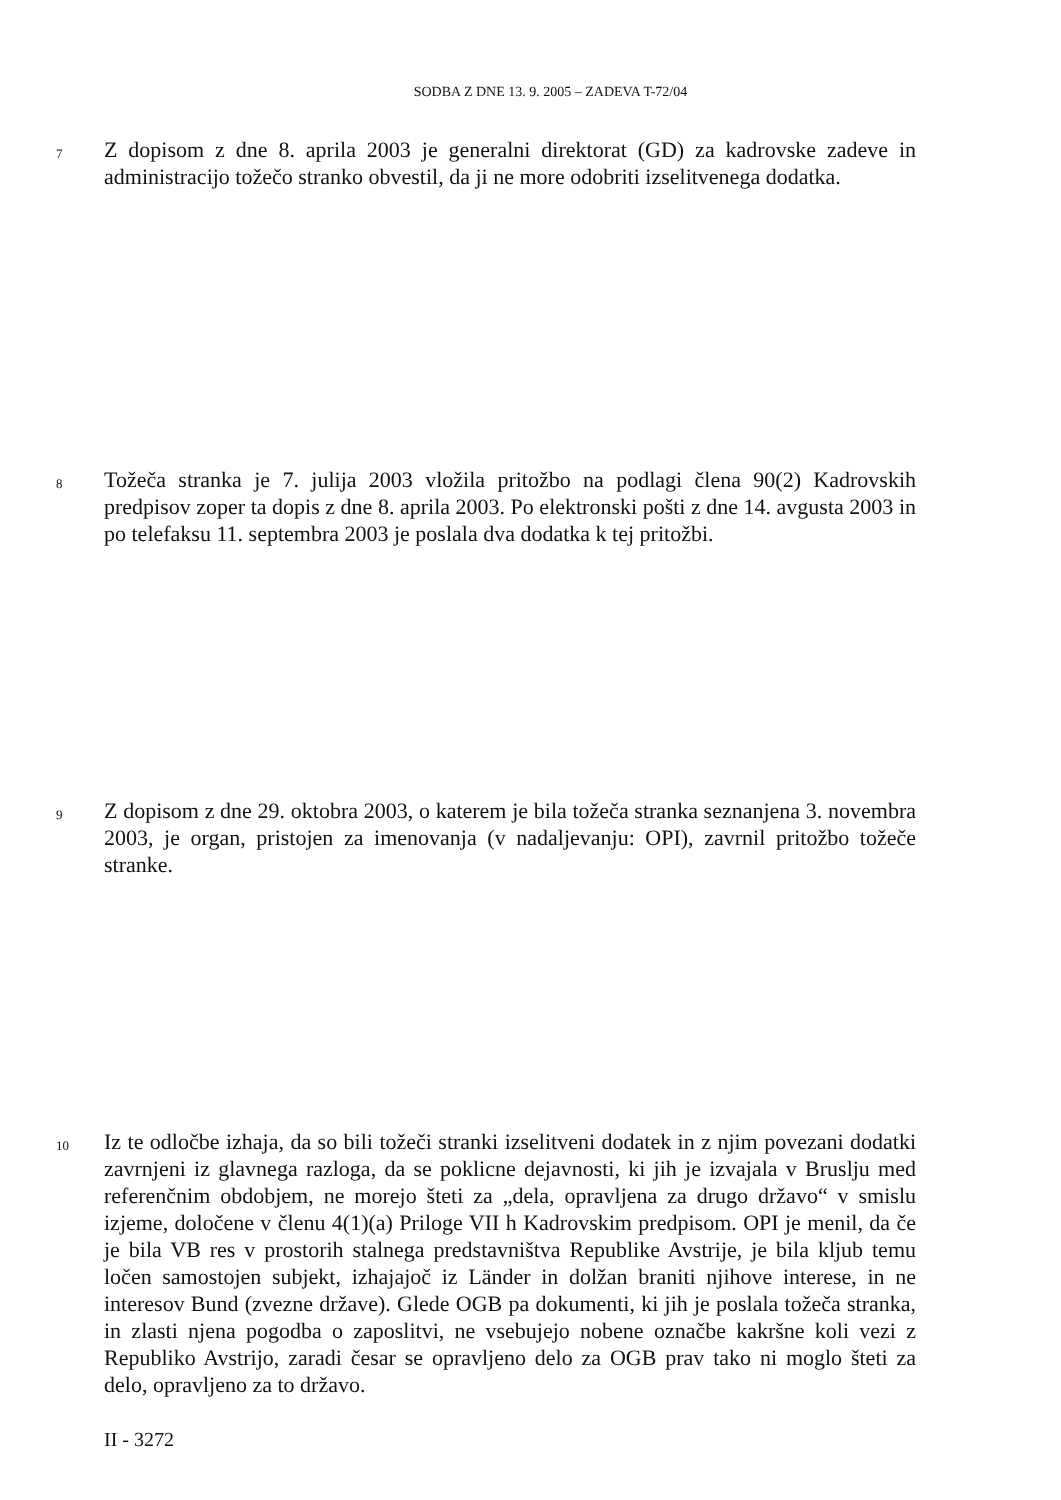SODBA Z DNE 13. 9. 2005 – ZADEVA T-72/04
7
Z dopisom z dne 8. aprila 2003 je generalni direktorat (GD) za kadrovske zadeve in administracijo tožečo stranko obvestil, da ji ne more odobriti izselitvenega dodatka.
8
Tožeča stranka je 7. julija 2003 vložila pritožbo na podlagi člena 90(2) Kadrovskih predpisov zoper ta dopis z dne 8. aprila 2003. Po elektronski pošti z dne 14. avgusta 2003 in po telefaksu 11. septembra 2003 je poslala dva dodatka k tej pritožbi.
9
Z dopisom z dne 29. oktobra 2003, o katerem je bila tožeča stranka seznanjena 3. novembra 2003, je organ, pristojen za imenovanja (v nadaljevanju: OPI), zavrnil pritožbo tožeče stranke.
10
Iz te odločbe izhaja, da so bili tožeči stranki izselitveni dodatek in z njim povezani dodatki zavrnjeni iz glavnega razloga, da se poklicne dejavnosti, ki jih je izvajala v Bruslju med referenčnim obdobjem, ne morejo šteti za „dela, opravljena za drugo državo“ v smislu izjeme, določene v členu 4(1)(a) Priloge VII h Kadrovskim predpisom. OPI je menil, da če je bila VB res v prostorih stalnega predstavništva Republike Avstrije, je bila kljub temu ločen samostojen subjekt, izhajajoč iz Länder in dolžan braniti njihove interese, in ne interesov Bund (zvezne države). Glede OGB pa dokumenti, ki jih je poslala tožeča stranka, in zlasti njena pogodba o zaposlitvi, ne vsebujejo nobene označbe kakršne koli vezi z Republiko Avstrijo, zaradi česar se opravljeno delo za OGB prav tako ni moglo šteti za delo, opravljeno za to državo.
II - 3272